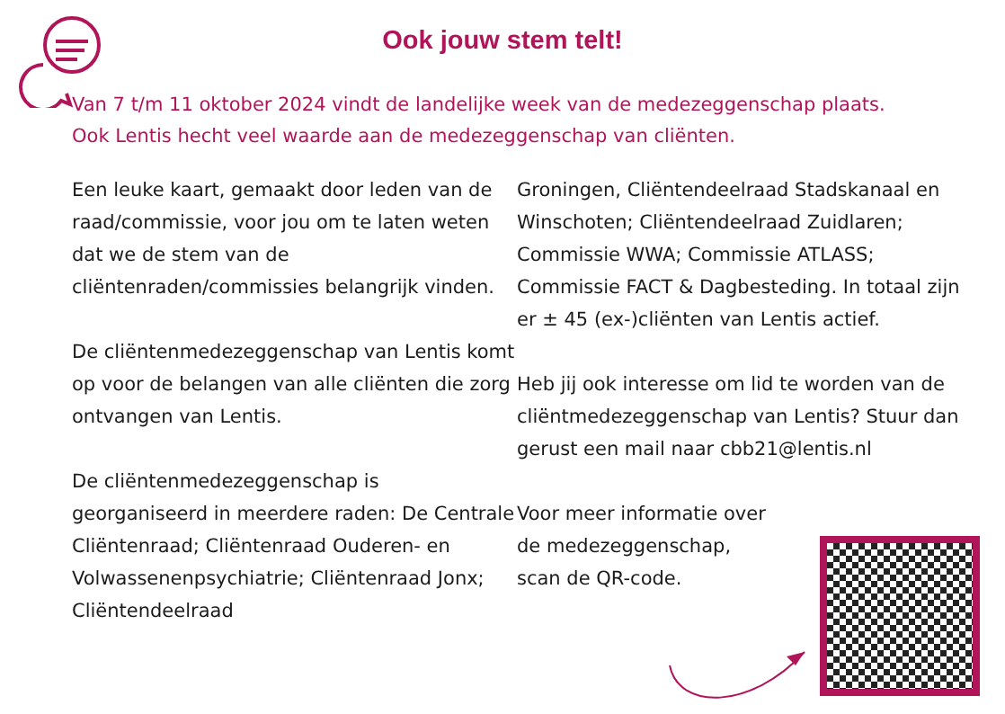Ook jouw stem telt!
Van 7 t/m 11 oktober 2024 vindt de landelijke week van de medezeggenschap plaats. Ook Lentis hecht veel waarde aan de medezeggenschap van cliënten.
Een leuke kaart, gemaakt door leden van de raad/commissie, voor jou om te laten weten dat we de stem van de cliëntenraden/commissies belangrijk vinden.
De cliëntenmedezeggenschap van Lentis komt op voor de belangen van alle cliënten die zorg ontvangen van Lentis.
De cliëntenmedezeggenschap is georganiseerd in meerdere raden: De Centrale Cliëntenraad; Cliëntenraad Ouderen- en Volwassenenpsychiatrie; Cliëntenraad Jonx; Cliëntendeelraad
Groningen, Cliëntendeelraad Stadskanaal en Winschoten; Cliëntendeelraad Zuidlaren; Commissie WWA; Commissie ATLASS; Commissie FACT & Dagbesteding. In totaal zijn er ± 45 (ex-)cliënten van Lentis actief.
Heb jij ook interesse om lid te worden van de cliëntmedezeggenschap van Lentis? Stuur dan gerust een mail naar cbb21@lentis.nl
Voor meer informatie over
de medezeggenschap,
scan de QR-code.